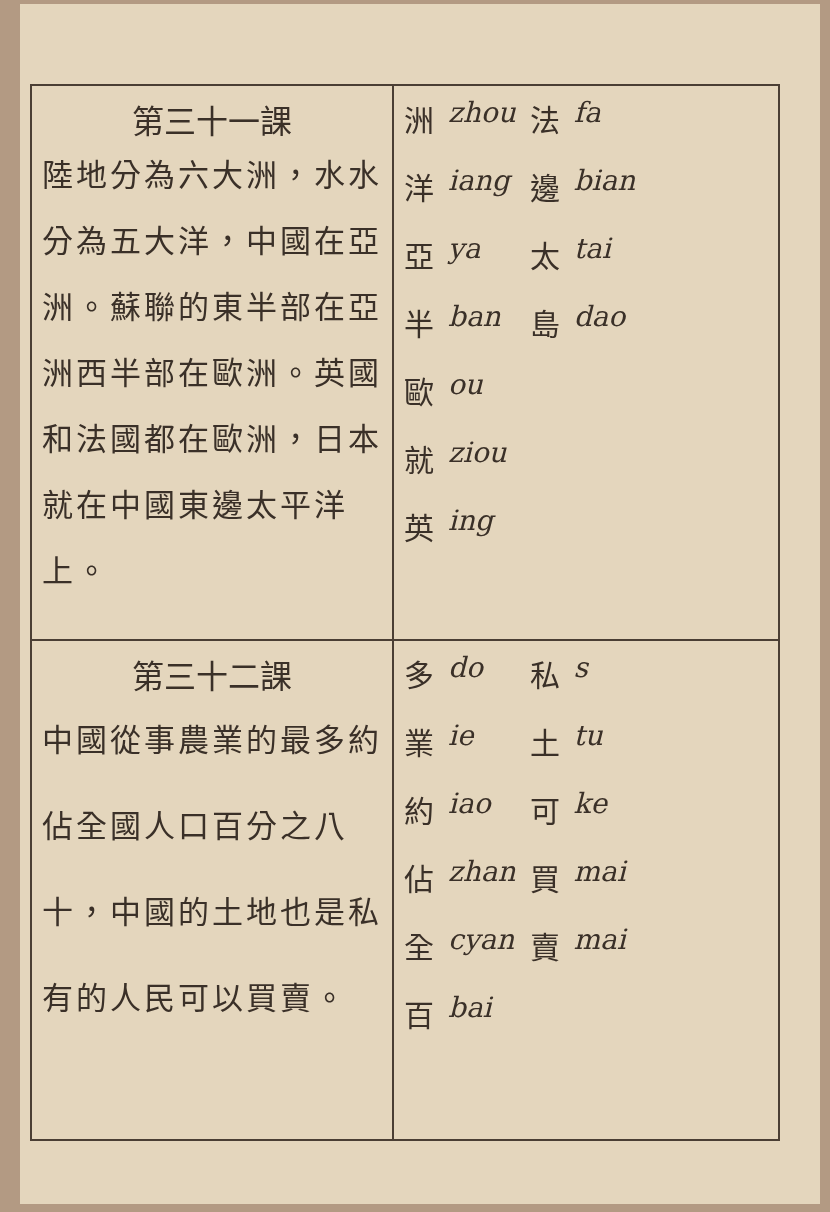| 第三十一課 陸地分為六大洲，水水分為五大洋，中國在亞洲。蘇聯的東半部在亞洲西半部在歐洲。英國和法國都在歐洲，日本就在中國東邊太平洋上。 | 洲 洋 亞 半 歐 就 英 zhou iang ya ban ou ziou ing 法 邊 太 島 fa bian tai dao |
| 第三十二課 中國從事農業的最多約佔全國人口百分之八十，中國的土地也是私有的人民可以買賣。 | 多 業 約 佔 全 百 do ie iao zhan cyan bai 私 土 可 買 賣 s tu ke mai mai |